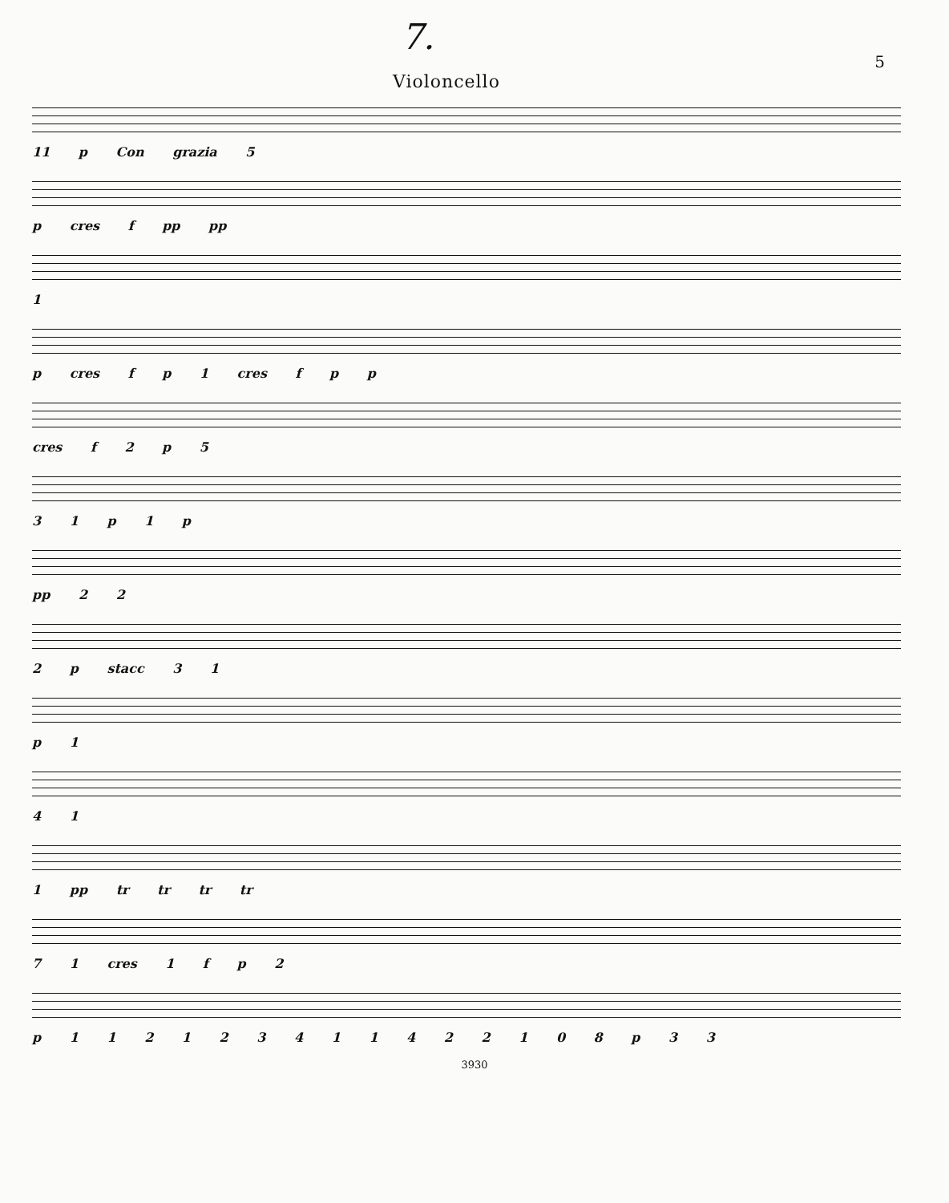7. 5
Violoncello
11 p Con grazia 5
p cres f pp pp
1
p cres f p 1 cres f p p
cres f 2 p 5
3 1 p 1 p
pp 2 2
2 p stacc 3 1
p 1
4 1
1 pp tr tr tr tr
7 1 cres 1 f p 2
p 1 1 2 1 2 3 4 1 1 4 2 2 1 0 8 p 3 3
3930